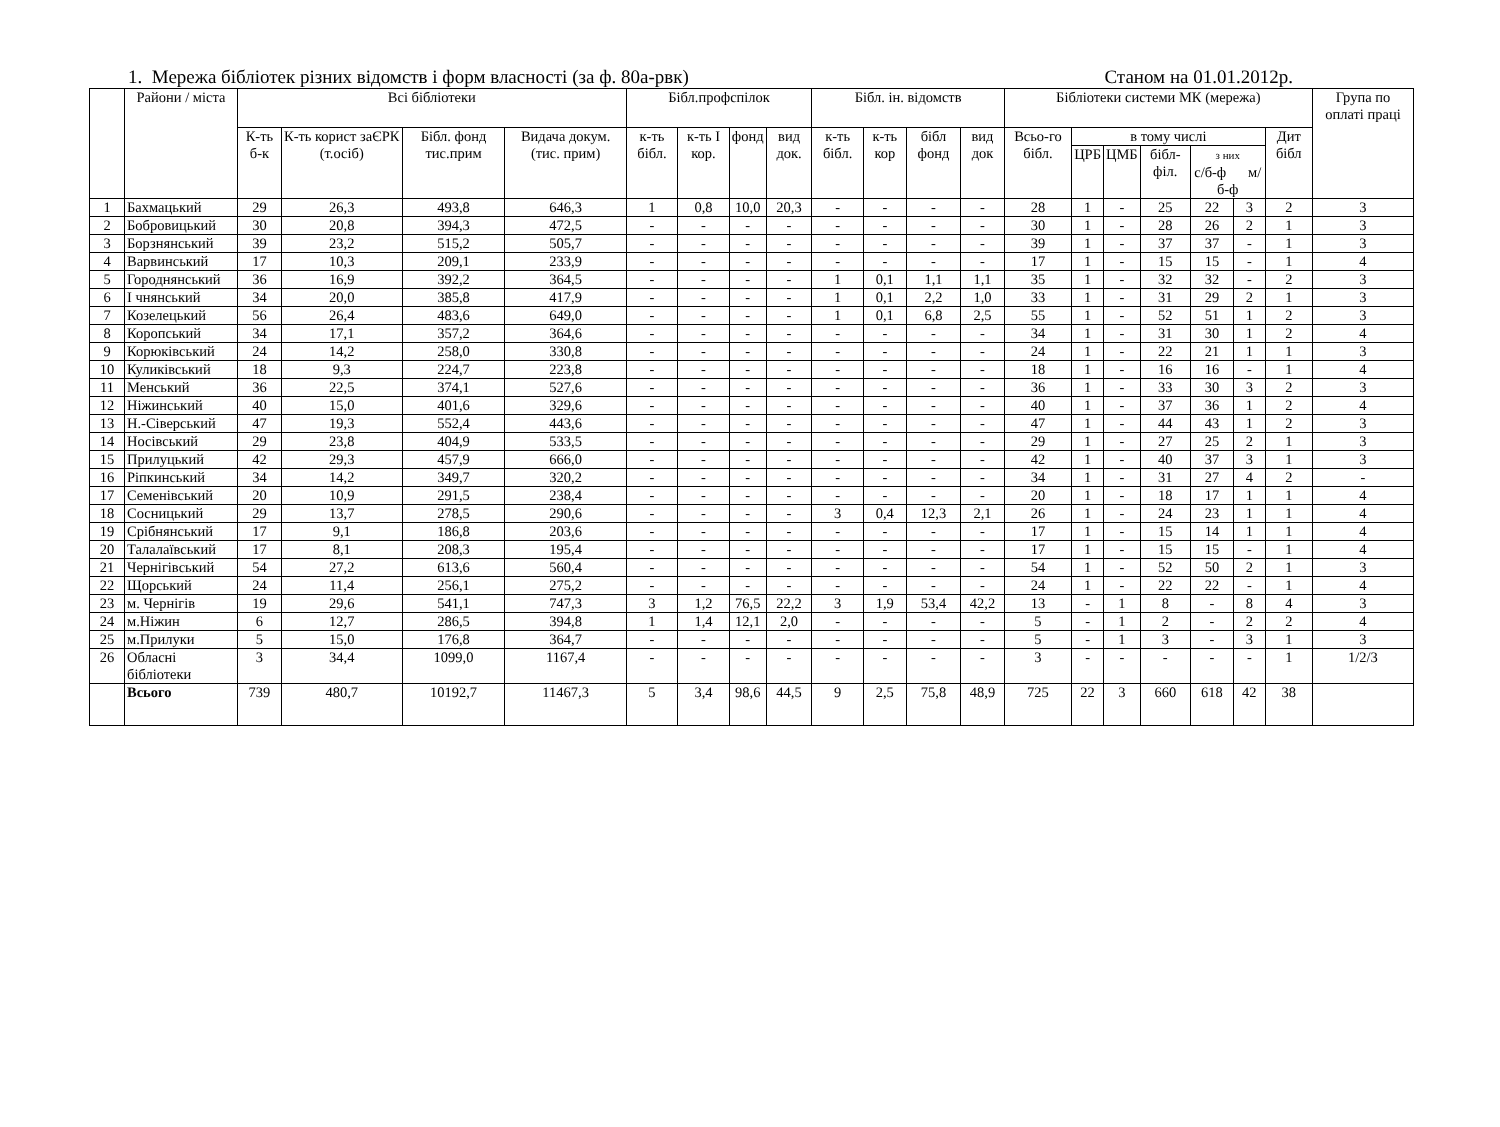1. Мережа бібліотек різних відомств і форм власності (за ф. 80а-рвк) Станом на 01.01.2012р.
| | Райони / міста | Всі бібліотеки | | | | Бібл.профспілок | | | | Бібл. ін. відомств | | | | Бібліотеки системи МК (мережа) | | | | | | | Група по оплаті праці |
| --- | --- | --- | --- | --- | --- | --- | --- | --- | --- | --- | --- | --- | --- | --- | --- | --- | --- | --- | --- | --- | --- |
| | | К-ть б-к | К-ть корист заЄРК (т.осіб) | Бібл. фонд тис.прим | Видача докум. (тис. прим) | к-ть бібл. | к-ть І кор. | фонд | вид док. | к-ть бібл. | к-ть кор | бібл фонд | вид док | Всьо-го бібл. | в тому числі | | | | | Дит бібл | |
| | | | | | | | | | | | | | | | ЦРБ | ЦМБ | бібл-філ. | з них с/б-ф м/б-ф | | | |
| 1 | Бахмацький | 29 | 26,3 | 493,8 | 646,3 | 1 | 0,8 | 10,0 | 20,3 | - | - | - | - | 28 | 1 | - | 25 | 22 | 3 | 2 | 3 |
| 2 | Бобровицький | 30 | 20,8 | 394,3 | 472,5 | - | - | - | - | - | - | - | - | 30 | 1 | - | 28 | 26 | 2 | 1 | 3 |
| 3 | Борзнянський | 39 | 23,2 | 515,2 | 505,7 | - | - | - | - | - | - | - | - | 39 | 1 | - | 37 | 37 | - | 1 | 3 |
| 4 | Варвинський | 17 | 10,3 | 209,1 | 233,9 | - | - | - | - | - | - | - | - | 17 | 1 | - | 15 | 15 | - | 1 | 4 |
| 5 | Городнянський | 36 | 16,9 | 392,2 | 364,5 | - | - | - | - | 1 | 0,1 | 1,1 | 1,1 | 35 | 1 | - | 32 | 32 | - | 2 | 3 |
| 6 | І чнянський | 34 | 20,0 | 385,8 | 417,9 | - | - | - | - | 1 | 0,1 | 2,2 | 1,0 | 33 | 1 | - | 31 | 29 | 2 | 1 | 3 |
| 7 | Козелецький | 56 | 26,4 | 483,6 | 649,0 | - | - | - | - | 1 | 0,1 | 6,8 | 2,5 | 55 | 1 | - | 52 | 51 | 1 | 2 | 3 |
| 8 | Коропський | 34 | 17,1 | 357,2 | 364,6 | - | - | - | - | - | - | - | - | 34 | 1 | - | 31 | 30 | 1 | 2 | 4 |
| 9 | Корюківський | 24 | 14,2 | 258,0 | 330,8 | - | - | - | - | - | - | - | - | 24 | 1 | - | 22 | 21 | 1 | 1 | 3 |
| 10 | Куликівський | 18 | 9,3 | 224,7 | 223,8 | - | - | - | - | - | - | - | - | 18 | 1 | - | 16 | 16 | - | 1 | 4 |
| 11 | Менський | 36 | 22,5 | 374,1 | 527,6 | - | - | - | - | - | - | - | - | 36 | 1 | - | 33 | 30 | 3 | 2 | 3 |
| 12 | Ніжинський | 40 | 15,0 | 401,6 | 329,6 | - | - | - | - | - | - | - | - | 40 | 1 | - | 37 | 36 | 1 | 2 | 4 |
| 13 | Н.-Сіверський | 47 | 19,3 | 552,4 | 443,6 | - | - | - | - | - | - | - | - | 47 | 1 | - | 44 | 43 | 1 | 2 | 3 |
| 14 | Носівський | 29 | 23,8 | 404,9 | 533,5 | - | - | - | - | - | - | - | - | 29 | 1 | - | 27 | 25 | 2 | 1 | 3 |
| 15 | Прилуцький | 42 | 29,3 | 457,9 | 666,0 | - | - | - | - | - | - | - | - | 42 | 1 | - | 40 | 37 | 3 | 1 | 3 |
| 16 | Ріпкинський | 34 | 14,2 | 349,7 | 320,2 | - | - | - | - | - | - | - | - | 34 | 1 | - | 31 | 27 | 4 | 2 | - |
| 17 | Семенівський | 20 | 10,9 | 291,5 | 238,4 | - | - | - | - | - | - | - | - | 20 | 1 | - | 18 | 17 | 1 | 1 | 4 |
| 18 | Сосницький | 29 | 13,7 | 278,5 | 290,6 | - | - | - | - | 3 | 0,4 | 12,3 | 2,1 | 26 | 1 | - | 24 | 23 | 1 | 1 | 4 |
| 19 | Срібнянський | 17 | 9,1 | 186,8 | 203,6 | - | - | - | - | - | - | - | - | 17 | 1 | - | 15 | 14 | 1 | 1 | 4 |
| 20 | Талалаївський | 17 | 8,1 | 208,3 | 195,4 | - | - | - | - | - | - | - | - | 17 | 1 | - | 15 | 15 | - | 1 | 4 |
| 21 | Чернігівський | 54 | 27,2 | 613,6 | 560,4 | - | - | - | - | - | - | - | - | 54 | 1 | - | 52 | 50 | 2 | 1 | 3 |
| 22 | Щорський | 24 | 11,4 | 256,1 | 275,2 | - | - | - | - | - | - | - | - | 24 | 1 | - | 22 | 22 | - | 1 | 4 |
| 23 | м. Чернігів | 19 | 29,6 | 541,1 | 747,3 | 3 | 1,2 | 76,5 | 22,2 | 3 | 1,9 | 53,4 | 42,2 | 13 | - | 1 | 8 | - | 8 | 4 | 3 |
| 24 | м.Ніжин | 6 | 12,7 | 286,5 | 394,8 | 1 | 1,4 | 12,1 | 2,0 | - | - | - | - | 5 | - | 1 | 2 | - | 2 | 2 | 4 |
| 25 | м.Прилуки | 5 | 15,0 | 176,8 | 364,7 | - | - | - | - | - | - | - | - | 5 | - | 1 | 3 | - | 3 | 1 | 3 |
| 26 | Обласні бібліотеки | 3 | 34,4 | 1099,0 | 1167,4 | - | - | - | - | - | - | - | - | 3 | - | - | - | - | - | 1 | 1/2/3 |
| | Всього | 739 | 480,7 | 10192,7 | 11467,3 | 5 | 3,4 | 98,6 | 44,5 | 9 | 2,5 | 75,8 | 48,9 | 725 | 22 | 3 | 660 | 618 | 42 | 38 | |